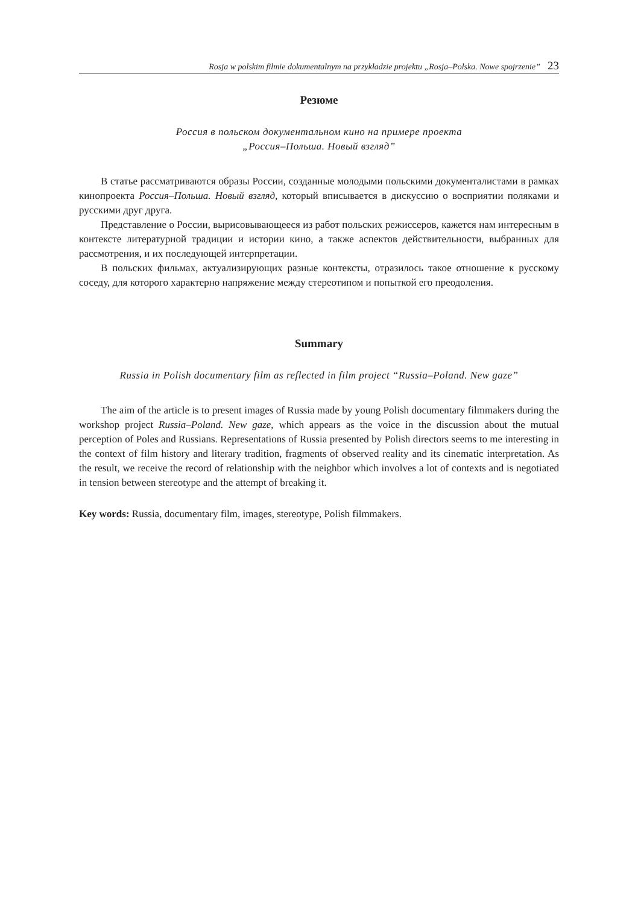Rosja w polskim filmie dokumentalnym na przykładzie projektu „Rosja–Polska. Nowe spojrzenie” 23
Резюме
Россия в польском документальном кино на примере проекта
„Россия–Польша. Новый взгляд”
В статье рассматриваются образы России, созданные молодыми польскими документалистами в рамках кинопроекта Россия–Польша. Новый взгляд, который вписывается в дискуссию о восприятии поляками и русскими друг друга.
Представление о России, вырисовывающееся из работ польских режиссеров, кажется нам интересным в контексте литературной традиции и истории кино, а также аспектов действительности, выбранных для рассмотрения, и их последующей интерпретации.
В польских фильмах, актуализирующих разные контексты, отразилось такое отношение к русскому соседу, для которого характерно напряжение между стереотипом и попыткой его преодоления.
Summary
Russia in Polish documentary film as reflected in film project “Russia–Poland. New gaze”
The aim of the article is to present images of Russia made by young Polish documentary filmmakers during the workshop project Russia–Poland. New gaze, which appears as the voice in the discussion about the mutual perception of Poles and Russians. Representations of Russia presented by Polish directors seems to me interesting in the context of film history and literary tradition, fragments of observed reality and its cinematic interpretation. As the result, we receive the record of relationship with the neighbor which involves a lot of contexts and is negotiated in tension between stereotype and the attempt of breaking it.
Key words: Russia, documentary film, images, stereotype, Polish filmmakers.